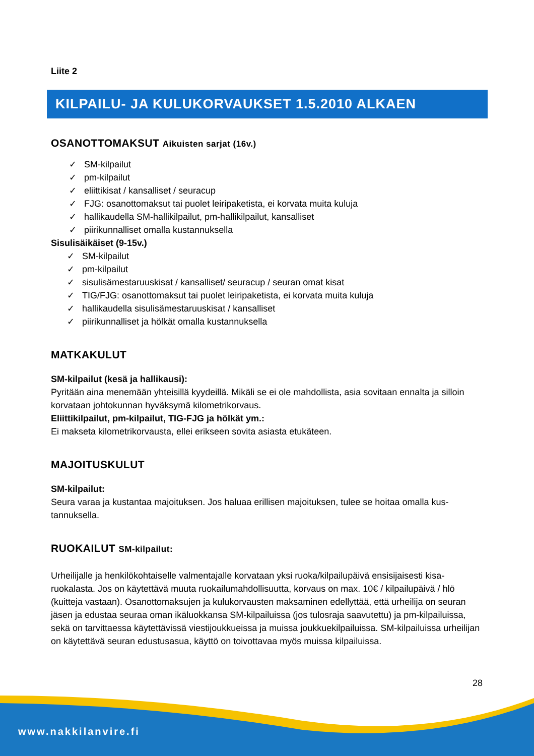Liite 2
KILPAILU- JA KULUKORVAUKSET 1.5.2010 ALKAEN
OSANOTTOMAKSUT Aikuisten sarjat (16v.)
✓ SM-kilpailut
✓ pm-kilpailut
✓ eliittikisat / kansalliset / seuracup
✓ FJG: osanottomaksut tai puolet leiripaketista, ei korvata muita kuluja
✓ hallikaudella SM-hallikilpailut, pm-hallikilpailut, kansalliset
✓ piirikunnalliset omalla kustannuksella
Sisulisäikäiset (9-15v.)
✓ SM-kilpailut
✓ pm-kilpailut
✓ sisulisämestaruuskisat / kansalliset/ seuracup / seuran omat kisat
✓ TIG/FJG: osanottomaksut tai puolet leiripaketista, ei korvata muita kuluja
✓ hallikaudella sisulisämestaruuskisat / kansalliset
✓ piirikunnalliset ja hölkät omalla kustannuksella
MATKAKULUT
SM-kilpailut (kesä ja hallikausi):
Pyritään aina menemään yhteisillä kyydeillä. Mikäli se ei ole mahdollista, asia sovitaan ennalta ja silloin korvataan johtokunnan hyväksymä kilometrikorvaus.
Eliittikilpailut, pm-kilpailut, TIG-FJG ja hölkät ym.:
Ei makseta kilometrikorvausta, ellei erikseen sovita asiasta etukäteen.
MAJOITUSKULUT
SM-kilpailut:
Seura varaa ja kustantaa majoituksen. Jos haluaa erillisen majoituksen, tulee se hoitaa omalla kus-tannuksella.
RUOKAILUT SM-kilpailut:
Urheilijalle ja henkilökohtaiselle valmentajalle korvataan yksi ruoka/kilpailupäivä ensisijaisesti kisa-ruokalasta. Jos on käytettävä muuta ruokailumahdollisuutta, korvaus on max. 10€ / kilpailupäivä / hlö (kuitteja vastaan). Osanottomaksujen ja kulukorvausten maksaminen edellyttää, että urheilija on seuran jäsen ja edustaa seuraa oman ikäluokkansa SM-kilpailuissa (jos tulosraja saavutettu) ja pm-kilpailuissa, sekä on tarvittaessa käytettävissä viestijoukkueissa ja muissa joukkuekilpailuissa. SM-kilpailuissa urheilijan on käytettävä seuran edustusasua, käyttö on toivottavaa myös muissa kilpailuissa.
28
www.nakkilanvire.fi